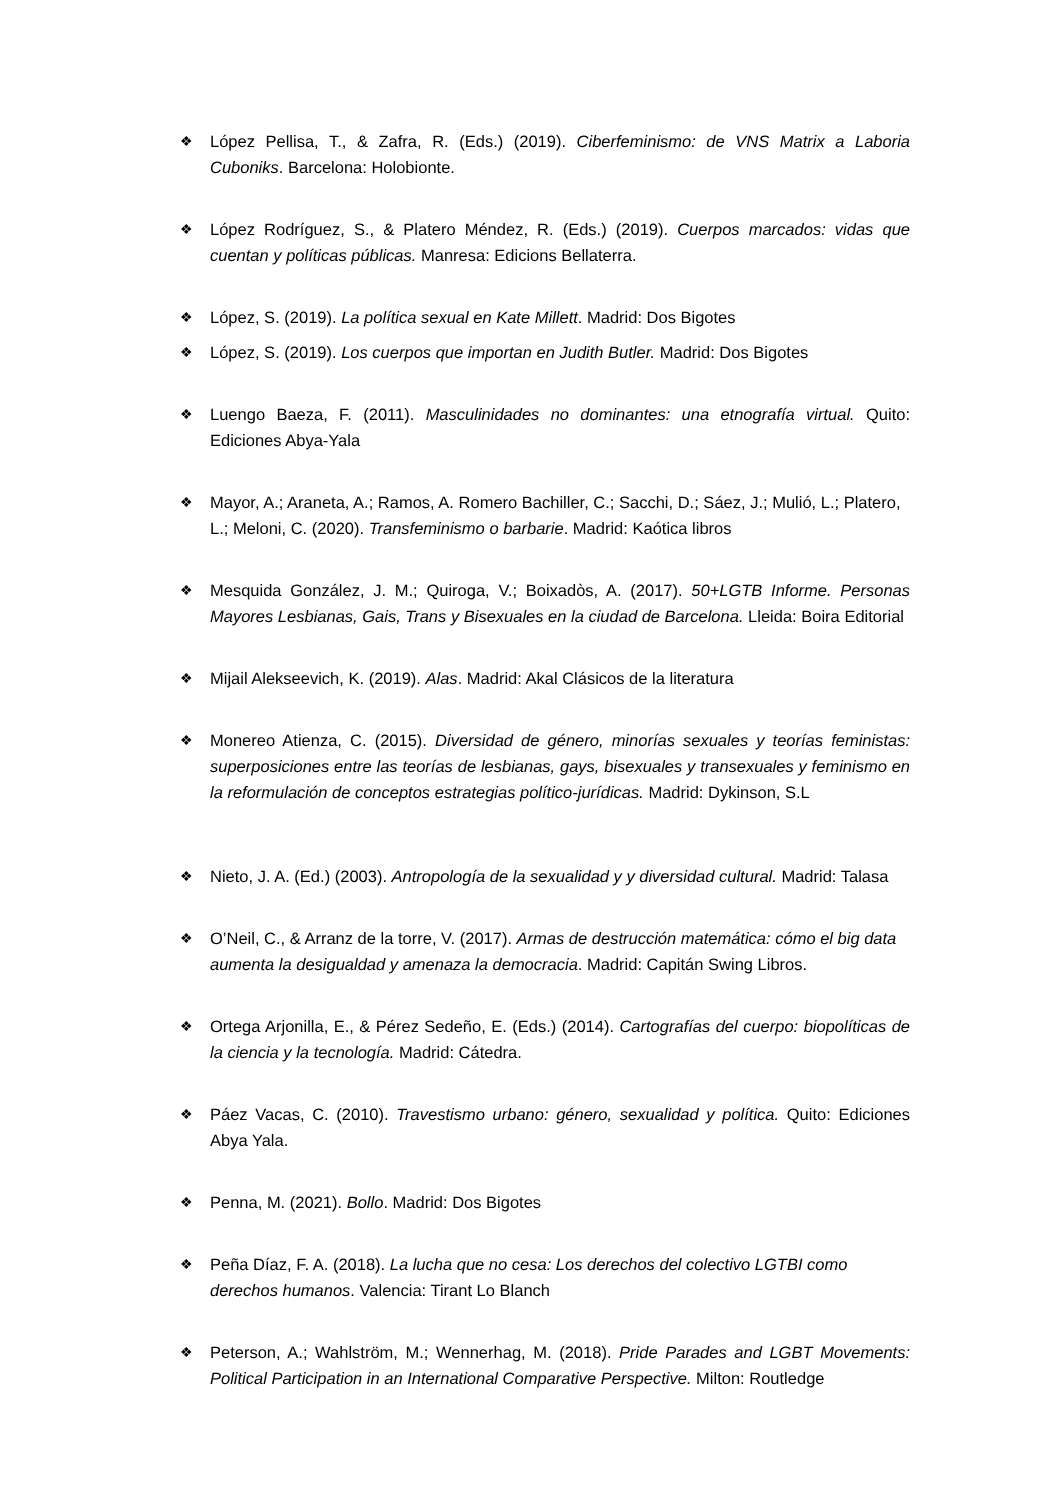❖ López Pellisa, T., & Zafra, R. (Eds.) (2019). Ciberfeminismo: de VNS Matrix a Laboria Cuboniks. Barcelona: Holobionte.
❖ López Rodríguez, S., & Platero Méndez, R. (Eds.) (2019). Cuerpos marcados: vidas que cuentan y políticas públicas. Manresa: Edicions Bellaterra.
❖ López, S. (2019). La política sexual en Kate Millett. Madrid: Dos Bigotes
❖ López, S. (2019). Los cuerpos que importan en Judith Butler. Madrid: Dos Bigotes
❖ Luengo Baeza, F. (2011). Masculinidades no dominantes: una etnografía virtual. Quito: Ediciones Abya-Yala
❖ Mayor, A.; Araneta, A.; Ramos, A. Romero Bachiller, C.; Sacchi, D.; Sáez, J.; Mulió, L.; Platero, L.; Meloni, C. (2020). Transfeminismo o barbarie. Madrid: Kaótica libros
❖ Mesquida González, J. M.; Quiroga, V.; Boixadòs, A. (2017). 50+LGTB Informe. Personas Mayores Lesbianas, Gais, Trans y Bisexuales en la ciudad de Barcelona. Lleida: Boira Editorial
❖ Mijail Alekseevich, K. (2019). Alas. Madrid: Akal Clásicos de la literatura
❖ Monereo Atienza, C. (2015). Diversidad de género, minorías sexuales y teorías feministas: superposiciones entre las teorías de lesbianas, gays, bisexuales y transexuales y feminismo en la reformulación de conceptos estrategias político-jurídicas. Madrid: Dykinson, S.L
❖ Nieto, J. A. (Ed.) (2003). Antropología de la sexualidad y y diversidad cultural. Madrid: Talasa
❖ O’Neil, C., & Arranz de la torre, V. (2017). Armas de destrucción matemática: cómo el big data aumenta la desigualdad y amenaza la democracia. Madrid: Capitán Swing Libros.
❖ Ortega Arjonilla, E., & Pérez Sedeño, E. (Eds.) (2014). Cartografías del cuerpo: biopolíticas de la ciencia y la tecnología. Madrid: Cátedra.
❖ Páez Vacas, C. (2010). Travestismo urbano: género, sexualidad y política. Quito: Ediciones Abya Yala.
❖ Penna, M. (2021). Bollo. Madrid: Dos Bigotes
❖ Peña Díaz, F. A. (2018). La lucha que no cesa: Los derechos del colectivo LGTBI como derechos humanos. Valencia: Tirant Lo Blanch
❖ Peterson, A.; Wahlström, M.; Wennerhag, M. (2018). Pride Parades and LGBT Movements: Political Participation in an International Comparative Perspective. Milton: Routledge